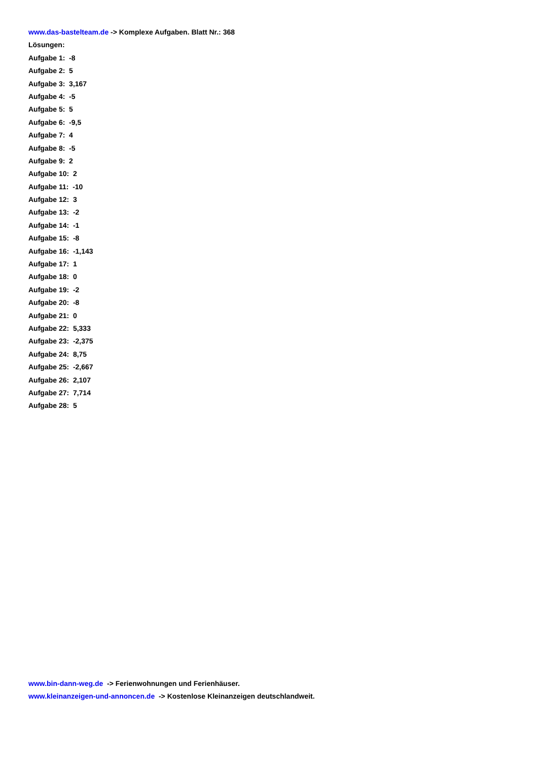www.das-bastelteam.de -> Komplexe Aufgaben. Blatt Nr.: 368
Lösungen:
Aufgabe 1: -8
Aufgabe 2: 5
Aufgabe 3: 3,167
Aufgabe 4: -5
Aufgabe 5: 5
Aufgabe 6: -9,5
Aufgabe 7: 4
Aufgabe 8: -5
Aufgabe 9: 2
Aufgabe 10: 2
Aufgabe 11: -10
Aufgabe 12: 3
Aufgabe 13: -2
Aufgabe 14: -1
Aufgabe 15: -8
Aufgabe 16: -1,143
Aufgabe 17: 1
Aufgabe 18: 0
Aufgabe 19: -2
Aufgabe 20: -8
Aufgabe 21: 0
Aufgabe 22: 5,333
Aufgabe 23: -2,375
Aufgabe 24: 8,75
Aufgabe 25: -2,667
Aufgabe 26: 2,107
Aufgabe 27: 7,714
Aufgabe 28: 5
www.bin-dann-weg.de -> Ferienwohnungen und Ferienhäuser.
www.kleinanzeigen-und-annoncen.de -> Kostenlose Kleinanzeigen deutschlandweit.